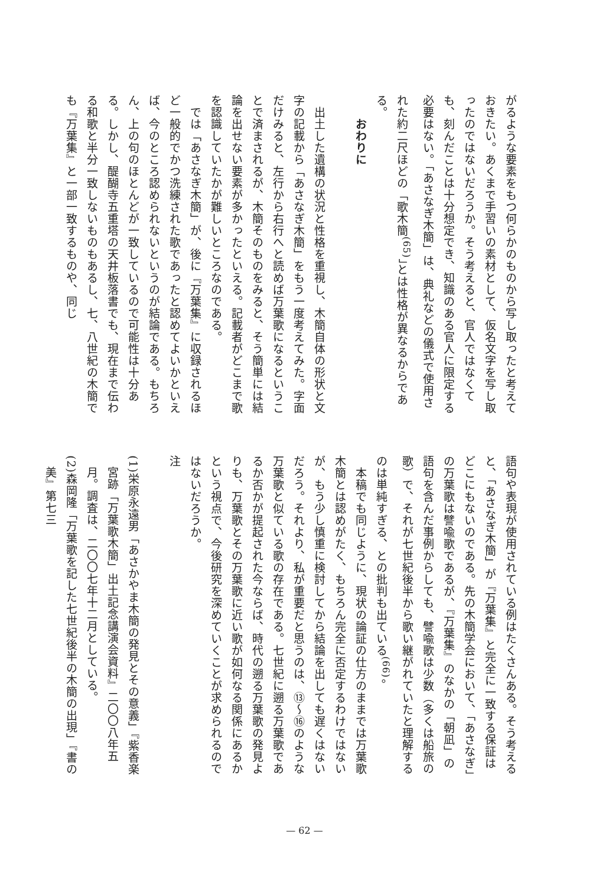がるような要素をもつ何らかのものから写し取ったと考えておきたい。あくまで手習いの素材として、仮名文字を写し取ったのではないだろうか。そう考えると、官人ではなくても、刻んだことは十分想定でき、知識のある官人に限定する必要はない。「あさなぎ木簡」は、典礼などの儀式で使用された約二尺ほどの「歌木簡<sup>(65)</sup>」とは性格が異なるからである。
おわりに
　出土した遺構の状況と性格を重視し、木簡自体の形状と文字の記載から「あさなぎ木簡」をもう一度考えてみた。字面だけみると、左行から右行へと読めば万葉歌になるということで済まされるが、木簡そのものをみると、そう簡単には結論を出せない要素が多かったといえる。記載者がどこまで歌を認識していたかが難しいところなのである。
　では「あさなぎ木簡」が、後に『万葉集』に収録されるほど一般的でかつ洗練された歌であったと認めてよいかといえば、今のところ認められないというのが結論である。もちろん、上の句のほとんどが一致しているので可能性は十分ある。しかし、醍醐寺五重塔の天井板落書でも、現在まで伝わる和歌と半分一致しないものもあるし、七、八世紀の木簡でも『万葉集』と一部一致するものや、同じ
語句や表現が使用されている例はたくさんある。そう考えると、「あさなぎ木簡」が『万葉集』と完全に一致する保証はどこにもないのである。先の木簡学会において、「あさなぎ」の万葉歌は譬喩歌であるが、『万葉集』のなかの「朝凪」の語句を含んだ事例からしても、譬喩歌は少数（多くは船旅の歌）で、それが七世紀後半から歌い継がれていたと理解するのは単純すぎる、との批判も出ている<sup>(66)</sup>。
　本稿でも同じように、現状の論証の仕方のままでは万葉歌木簡とは認めがたく、もちろん完全に否定するわけではないが、もう少し慎重に検討してから結論を出しても遅くはないだろう。それより、私が重要だと思うのは、⑬〜⑯のような万葉歌と似ている歌の存在である。七世紀に遡る万葉歌であるか否かが提起された今ならば、時代の遡る万葉歌の発見よりも、万葉歌とその万葉歌に近い歌が如何なる関係にあるかという視点で、今後研究を深めていくことが求められるのではないだろうか。
注
(1)栄原永遠男「あさかやま木簡の発見とその意義」『紫香楽宮跡「万葉歌木簡」出土記念講演会資料』二〇〇八年五月。調査は、二〇〇七年十二月としている。
(2)森岡隆「万葉歌を記した七世紀後半の木簡の出現」『書の美』第七三
— 62 —